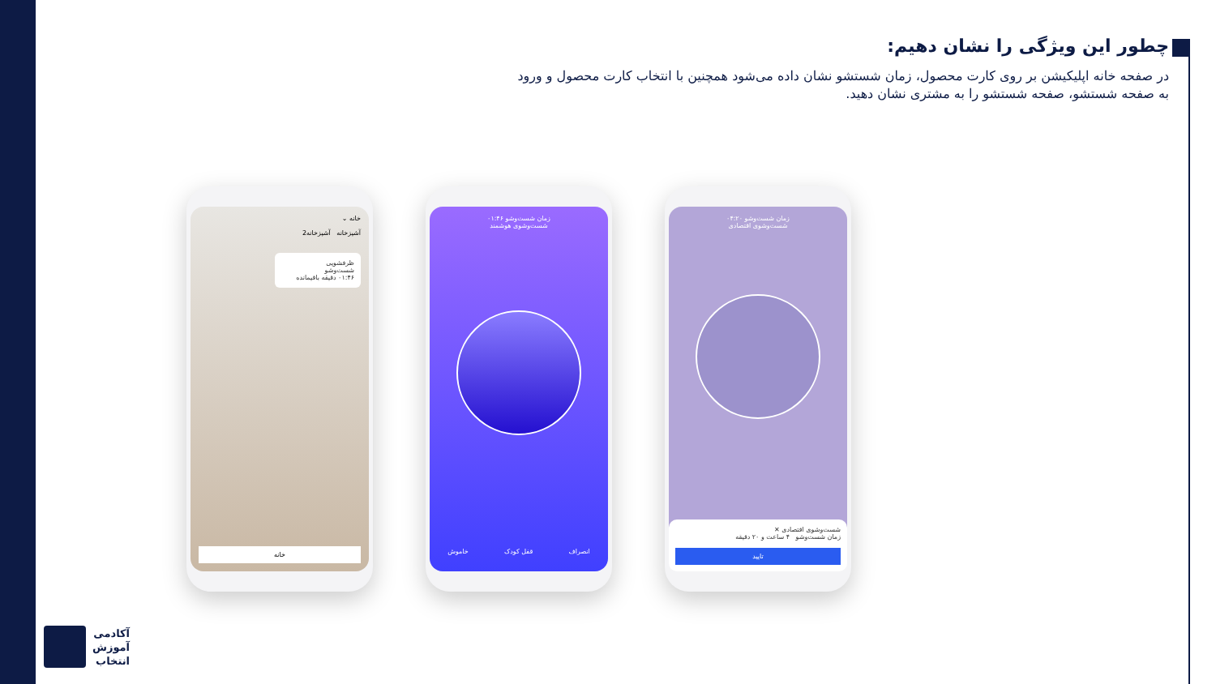چطور این ویژگی را نشان دهیم:
در صفحه خانه اپلیکیشن بر روی کارت محصول، زمان شستشو نشان داده می‌شود همچنین با انتخاب کارت محصول و ورود به صفحه شستشو، صفحه شستشو را به مشتری نشان دهید.
خانه ⌄
آشپزخانه آشپزخانه2
ظرفشویی
شست‌وشو
۰۱:۴۶ دقیقه باقیمانده
خانه
زمان شست‌وشو ۰۱:۴۶
شست‌وشوی هوشمند
انصراف قفل کودک خاموش
زمان شست‌وشو ۰۴:۲۰
شست‌وشوی اقتصادی
شست‌وشوی اقتصادی ✕
زمان شست‌وشو ۴ ساعت و ۲۰ دقیقه
تایید
آکادمی
آموزش
انتخاب